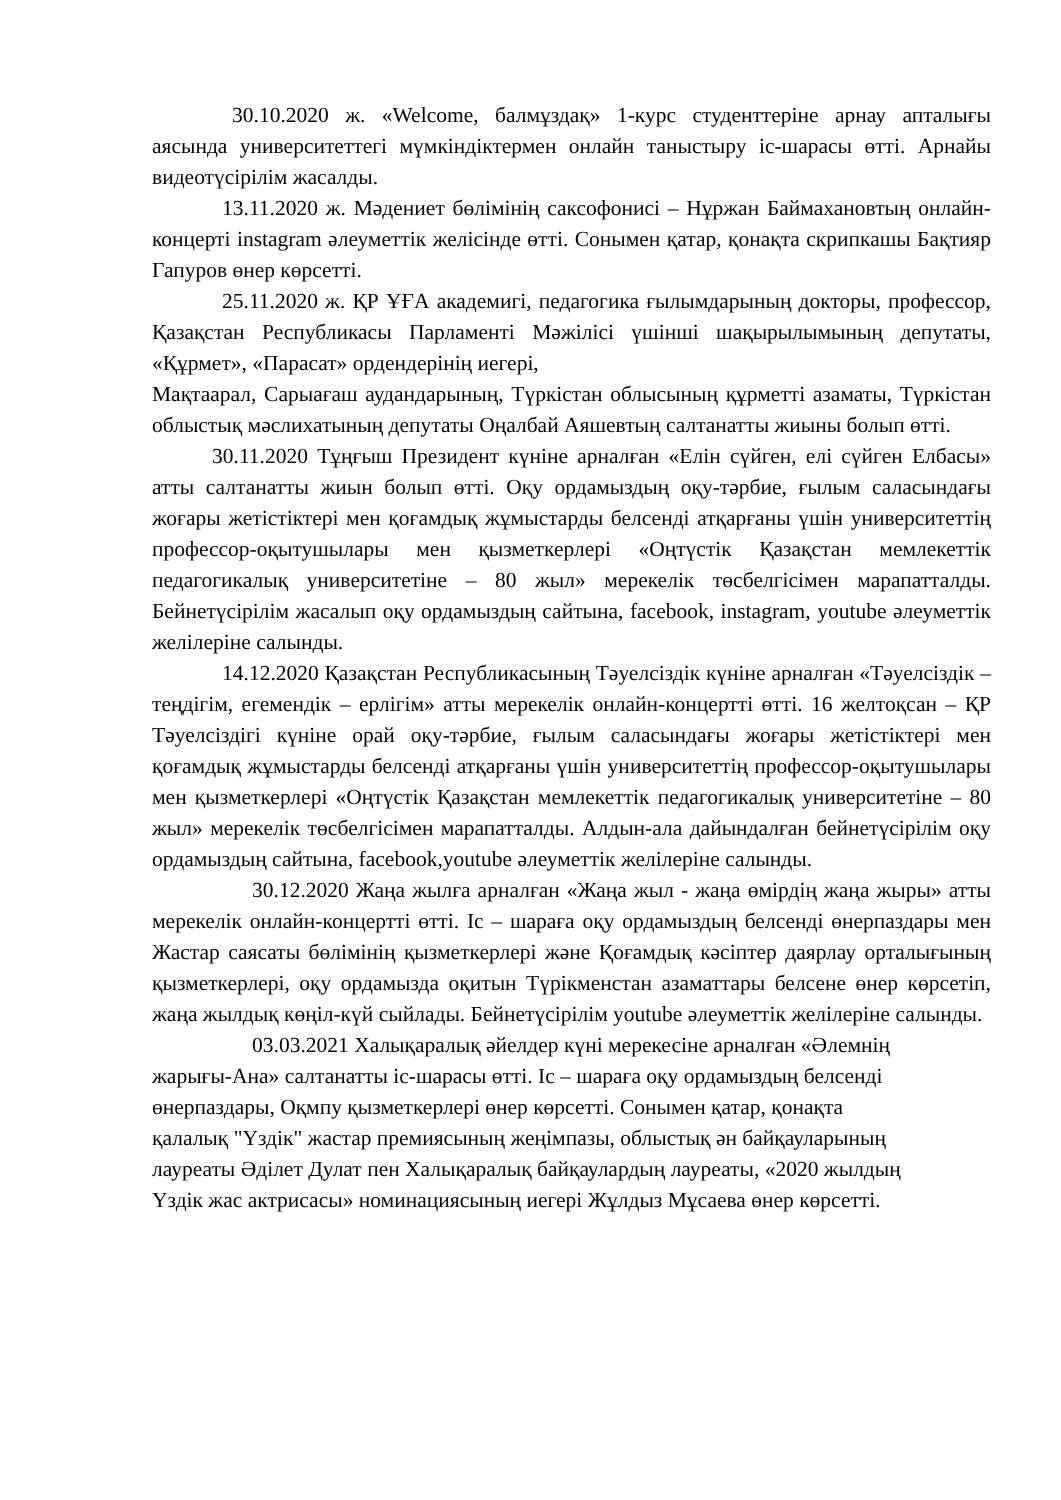30.10.2020 ж. «Welcome, балмұздақ» 1-курс студенттеріне арнау апталығы аясында университеттегі мүмкіндіктермен онлайн таныстыру іс-шарасы өтті. Арнайы видеотүсірілім жасалды.
13.11.2020 ж. Мәдениет бөлімінің саксофонисі – Нұржан Баймахановтың онлайн-концерті instagram әлеуметтік желісінде өтті. Сонымен қатар, қонақта скрипкашы Бақтияр Гапуров өнер көрсетті.
25.11.2020 ж. ҚР ҰҒА академигі, педагогика ғылымдарының докторы, профессор, Қазақстан Республикасы Парламенті Мәжілісі үшінші шақырылымының депутаты, «Құрмет», «Парасат» ордендерінің иегері,
Мақтаарал, Сарыағаш аудандарының, Түркістан облысының құрметті азаматы, Түркістан облыстық мәслихатының депутаты Оңалбай Аяшевтың салтанатты жиыны болып өтті.
30.11.2020 Тұңғыш Президент күніне арналған «Елін сүйген, елі сүйген Елбасы» атты салтанатты жиын болып өтті. Оқу ордамыздың оқу-тәрбие, ғылым саласындағы жоғары жетістіктері мен қоғамдық жұмыстарды белсенді атқарғаны үшін университеттің профессор-оқытушылары мен қызметкерлері «Оңтүстік Қазақстан мемлекеттік педагогикалық университетіне – 80 жыл» мерекелік төсбелгісімен марапатталды. Бейнетүсірілім жасалып оқу ордамыздың сайтына, facebook, instagram, youtube әлеуметтік желілеріне салынды.
14.12.2020 Қазақстан Республикасының Тәуелсіздік күніне арналған «Тәуелсіздік – теңдігім, егемендік – ерлігім» атты мерекелік онлайн-концертті өтті. 16 желтоқсан – ҚР Тәуелсіздігі күніне орай оқу-тәрбие, ғылым саласындағы жоғары жетістіктері мен қоғамдық жұмыстарды белсенді атқарғаны үшін университеттің профессор-оқытушылары мен қызметкерлері «Оңтүстік Қазақстан мемлекеттік педагогикалық университетіне – 80 жыл» мерекелік төсбелгісімен марапатталды. Алдын-ала дайындалған бейнетүсірілім оқу ордамыздың сайтына, facebook,youtube әлеуметтік желілеріне салынды.
30.12.2020 Жаңа жылға арналған «Жаңа жыл - жаңа өмірдің жаңа жыры» атты мерекелік онлайн-концертті өтті. Іс – шараға оқу ордамыздың белсенді өнерпаздары мен Жастар саясаты бөлімінің қызметкерлері және Қоғамдық кәсіптер даярлау орталығының қызметкерлері, оқу ордамызда оқитын Түрікменстан азаматтары белсене өнер көрсетіп, жаңа жылдық көңіл-күй сыйлады. Бейнетүсірілім youtube әлеуметтік желілеріне салынды.
03.03.2021 Халықаралық әйелдер күні мерекесіне арналған «Әлемнің жарығы-Ана» салтанатты іс-шарасы өтті. Іс – шараға оқу ордамыздың белсенді өнерпаздары, Оқмпу қызметкерлері өнер көрсетті. Сонымен қатар, қонақта қалалық "Үздік" жастар премиясының жеңімпазы, облыстық ән байқауларының лауреаты Әділет Дулат пен Халықаралық байқаулардың лауреаты, «2020 жылдың Үздік жас актрисасы» номинациясының иегері Жұлдыз Мұсаева өнер көрсетті.